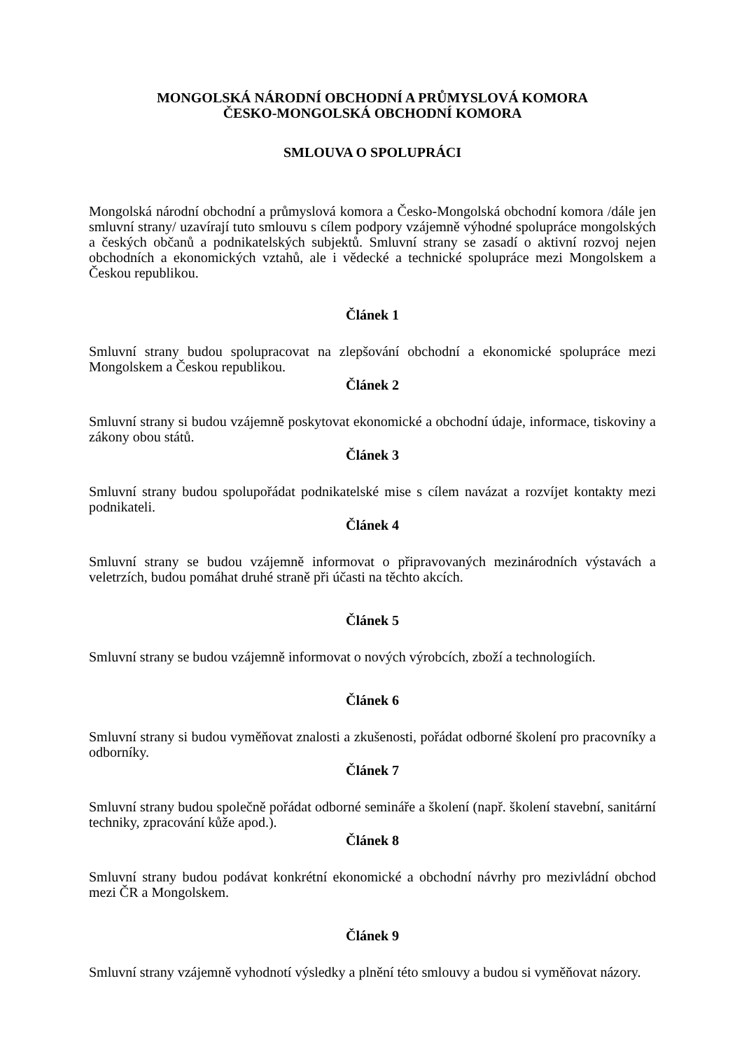MONGOLSKÁ NÁRODNÍ OBCHODNÍ A PRŮMYSLOVÁ KOMORA
ČESKO-MONGOLSKÁ OBCHODNÍ KOMORA
SMLOUVA O SPOLUPRÁCI
Mongolská národní obchodní a průmyslová komora a Česko-Mongolská obchodní komora /dále jen smluvní strany/ uzavírají tuto smlouvu s cílem podpory vzájemně výhodné spolupráce mongolských a českých občanů a podnikatelských subjektů. Smluvní strany se zasadí o aktivní rozvoj nejen obchodních a ekonomických vztahů, ale i vědecké a technické spolupráce mezi Mongolskem a Českou republikou.
Článek 1
Smluvní strany budou spolupracovat na zlepšování obchodní a ekonomické spolupráce mezi Mongolskem a Českou republikou.
Článek 2
Smluvní strany si budou vzájemně poskytovat ekonomické a obchodní údaje, informace, tiskoviny a zákony obou států.
Článek 3
Smluvní strany budou spolupořádat podnikatelské mise s cílem navázat a rozvíjet kontakty mezi podnikateli.
Článek 4
Smluvní strany se budou vzájemně informovat o připravovaných mezinárodních výstavách a veletrzích, budou pomáhat druhé straně při účasti na těchto akcích.
Článek 5
Smluvní strany se budou vzájemně informovat o nových výrobcích, zboží a technologiích.
Článek 6
Smluvní strany si budou vyměňovat znalosti a zkušenosti, pořádat odborné školení pro pracovníky a odborníky.
Článek 7
Smluvní strany budou společně pořádat odborné semináře a školení (např. školení stavební, sanitární techniky, zpracování kůže apod.).
Článek 8
Smluvní strany budou podávat konkrétní ekonomické a obchodní návrhy pro mezivládní obchod mezi ČR a Mongolskem.
Článek 9
Smluvní strany vzájemně vyhodnotí výsledky a plnění této smlouvy a budou si vyměňovat názory.